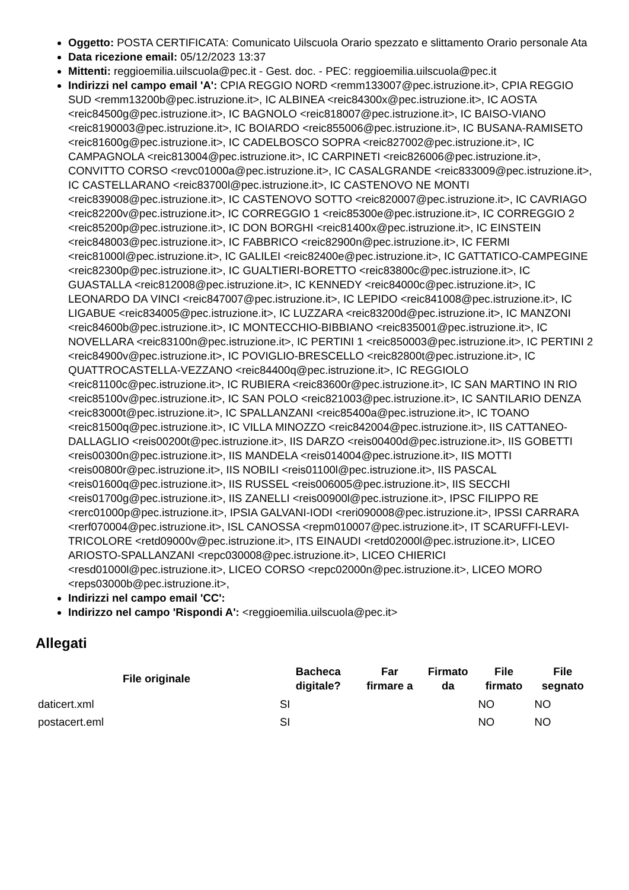Oggetto: POSTA CERTIFICATA: Comunicato Uilscuola Orario spezzato e slittamento Orario personale Ata
Data ricezione email: 05/12/2023 13:37
Mittenti: reggioemilia.uilscuola@pec.it - Gest. doc. - PEC: reggioemilia.uilscuola@pec.it
Indirizzi nel campo email 'A': CPIA REGGIO NORD <remm133007@pec.istruzione.it>, CPIA REGGIO SUD <remm13200b@pec.istruzione.it>, IC ALBINEA <reic84300x@pec.istruzione.it>, IC AOSTA <reic84500g@pec.istruzione.it>, IC BAGNOLO <reic818007@pec.istruzione.it>, IC BAISO-VIANO <reic8190003@pec.istruzione.it>, IC BOIARDO <reic855006@pec.istruzione.it>, IC BUSANA-RAMISETO <reic81600g@pec.istruzione.it>, IC CADELBOSCO SOPRA <reic827002@pec.istruzione.it>, IC CAMPAGNOLA <reic813004@pec.istruzione.it>, IC CARPINETI <reic826006@pec.istruzione.it>, CONVITTO CORSO <revc01000a@pec.istruzione.it>, IC CASALGRANDE <reic833009@pec.istruzione.it>, IC CASTELLARANO <reic83700l@pec.istruzione.it>, IC CASTENOVO NE MONTI <reic839008@pec.istruzione.it>, IC CASTENOVO SOTTO <reic820007@pec.istruzione.it>, IC CAVRIAGO <reic82200v@pec.istruzione.it>, IC CORREGGIO 1 <reic85300e@pec.istruzione.it>, IC CORREGGIO 2 <reic85200p@pec.istruzione.it>, IC DON BORGHI <reic81400x@pec.istruzione.it>, IC EINSTEIN <reic848003@pec.istruzione.it>, IC FABBRICO <reic82900n@pec.istruzione.it>, IC FERMI <reic81000l@pec.istruzione.it>, IC GALILEI <reic82400e@pec.istruzione.it>, IC GATTATICO-CAMPEGINE <reic82300p@pec.istruzione.it>, IC GUALTIERI-BORETTO <reic83800c@pec.istruzione.it>, IC GUASTALLA <reic812008@pec.istruzione.it>, IC KENNEDY <reic84000c@pec.istruzione.it>, IC LEONARDO DA VINCI <reic847007@pec.istruzione.it>, IC LEPIDO <reic841008@pec.istruzione.it>, IC LIGABUE <reic834005@pec.istruzione.it>, IC LUZZARA <reic83200d@pec.istruzione.it>, IC MANZONI <reic84600b@pec.istruzione.it>, IC MONTECCHIO-BIBBIANO <reic835001@pec.istruzione.it>, IC NOVELLARA <reic83100n@pec.istruzione.it>, IC PERTINI 1 <reic850003@pec.istruzione.it>, IC PERTINI 2 <reic84900v@pec.istruzione.it>, IC POVIGLIO-BRESCELLO <reic82800t@pec.istruzione.it>, IC QUATTROCASTELLA-VEZZANO <reic84400q@pec.istruzione.it>, IC REGGIOLO <reic81100c@pec.istruzione.it>, IC RUBIERA <reic83600r@pec.istruzione.it>, IC SAN MARTINO IN RIO <reic85100v@pec.istruzione.it>, IC SAN POLO <reic821003@pec.istruzione.it>, IC SANTILARIO DENZA <reic83000t@pec.istruzione.it>, IC SPALLANZANI <reic85400a@pec.istruzione.it>, IC TOANO <reic81500q@pec.istruzione.it>, IC VILLA MINOZZO <reic842004@pec.istruzione.it>, IIS CATTANEO-DALLAGLIO <reis00200t@pec.istruzione.it>, IIS DARZO <reis00400d@pec.istruzione.it>, IIS GOBETTI <reis00300n@pec.istruzione.it>, IIS MANDELA <reis014004@pec.istruzione.it>, IIS MOTTI <reis00800r@pec.istruzione.it>, IIS NOBILI <reis01100l@pec.istruzione.it>, IIS PASCAL <reis01600q@pec.istruzione.it>, IIS RUSSEL <reis006005@pec.istruzione.it>, IIS SECCHI <reis01700g@pec.istruzione.it>, IIS ZANELLI <reis00900l@pec.istruzione.it>, IPSC FILIPPO RE <rerc01000p@pec.istruzione.it>, IPSIA GALVANI-IODI <reri090008@pec.istruzione.it>, IPSSI CARRARA <rerf070004@pec.istruzione.it>, ISL CANOSSA <repm010007@pec.istruzione.it>, IT SCARUFFI-LEVI-TRICOLORE <retd09000v@pec.istruzione.it>, ITS EINAUDI <retd02000l@pec.istruzione.it>, LICEO ARIOSTO-SPALLANZANI <repc030008@pec.istruzione.it>, LICEO CHIERICI <resd01000l@pec.istruzione.it>, LICEO CORSO <repc02000n@pec.istruzione.it>, LICEO MORO <reps03000b@pec.istruzione.it>,
Indirizzi nel campo email 'CC':
Indirizzo nel campo 'Rispondi A': <reggioemilia.uilscuola@pec.it>
Allegati
| File originale | Bacheca digitale? | Far firmare a | Firmato da | File firmato | File segnato |
| --- | --- | --- | --- | --- | --- |
| daticert.xml | SI | | | NO | NO |
| postacert.eml | SI | | | NO | NO |